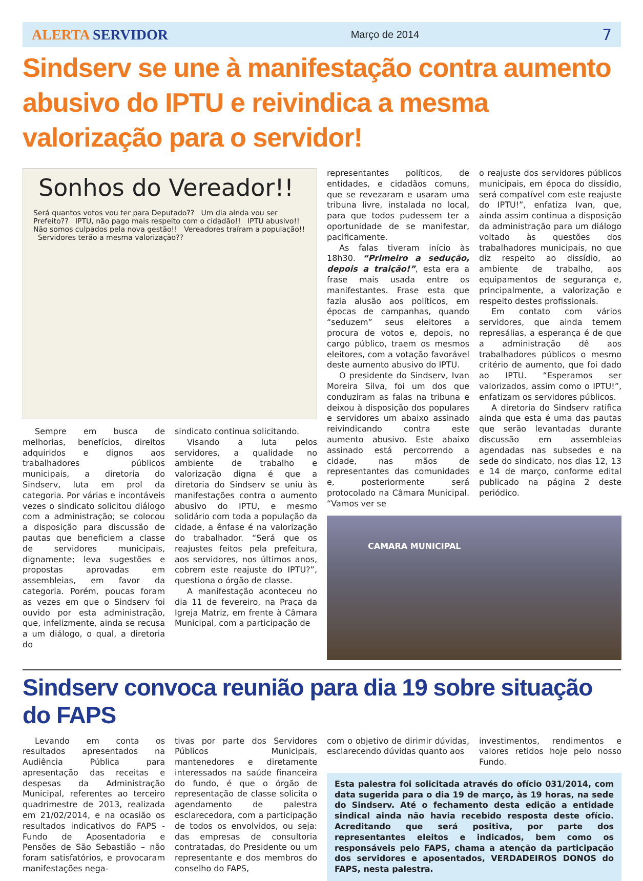ALERTA SERVIDOR Março de 2014 7
Sindserv se une à manifestação contra aumento abusivo do IPTU e reivindica a mesma valorização para o servidor!
Sonhos do Vereador!!
Será quantos votos vou ter para Deputado?? Um dia ainda vou ser Prefeito?? IPTU, não pago mais respeito com o cidadão!! IPTU abusivo!! Não somos culpados pela nova gestão!! Vereadores traíram a população!! Servidores terão a mesma valorização??
Sempre em busca de melhorias, benefícios, direitos adquiridos e dignos aos trabalhadores públicos municipais, a diretoria do Sindserv, luta em prol da categoria. Por várias e incontáveis vezes o sindicato solicitou diálogo com a administração; se colocou a disposição para discussão de pautas que beneficiem a classe de servidores municipais, dignamente; leva sugestões e propostas aprovadas em assembleias, em favor da categoria. Porém, poucas foram as vezes em que o Sindserv foi ouvido por esta administração, que, infelizmente, ainda se recusa a um diálogo, o qual, a diretoria do
sindicato continua solicitando.
Visando a luta pelos servidores, a qualidade no ambiente de trabalho e valorização digna é que a diretoria do Sindserv se uniu às manifestações contra o aumento abusivo do IPTU, e mesmo solidário com toda a população da cidade, a ênfase é na valorização do trabalhador. “Será que os reajustes feitos pela prefeitura, aos servidores, nos últimos anos, cobrem este reajuste do IPTU?”, questiona o órgão de classe.
A manifestação aconteceu no dia 11 de fevereiro, na Praça da Igreja Matriz, em frente à Câmara Municipal, com a participação de
representantes políticos, de entidades, e cidadãos comuns, que se revezaram e usaram uma tribuna livre, instalada no local, para que todos pudessem ter a oportunidade de se manifestar, pacificamente.
As falas tiveram início às 18h30. “Primeiro a sedução, depois a traição!”, esta era a frase mais usada entre os manifestantes. Frase esta que fazia alusão aos políticos, em épocas de campanhas, quando “seduzem” seus eleitores a procura de votos e, depois, no cargo público, traem os mesmos eleitores, com a votação favorável deste aumento abusivo do IPTU.
O presidente do Sindserv, Ivan Moreira Silva, foi um dos que conduziram as falas na tribuna e deixou à disposição dos populares e servidores um abaixo assinado reivindicando contra este aumento abusivo. Este abaixo assinado está percorrendo a cidade, nas mãos de representantes das comunidades e, posteriormente será protocolado na Câmara Municipal. “Vamos ver se
o reajuste dos servidores públicos municipais, em época do dissídio, será compatível com este reajuste do IPTU!”, enfatiza Ivan, que, ainda assim continua a disposição da administração para um diálogo voltado às questões dos trabalhadores municipais, no que diz respeito ao dissídio, ao ambiente de trabalho, aos equipamentos de segurança e, principalmente, a valorização e respeito destes profissionais.
Em contato com vários servidores, que ainda temem represálias, a esperança é de que a administração dê aos trabalhadores públicos o mesmo critério de aumento, que foi dado ao IPTU. “Esperamos ser valorizados, assim como o IPTU!”, enfatizam os servidores públicos.
A diretoria do Sindserv ratifica ainda que esta é uma das pautas que serão levantadas durante discussão em assembleias agendadas nas subsedes e na sede do sindicato, nos dias 12, 13 e 14 de março, conforme edital publicado na página 2 deste periódico.
CAMARA MUNICIPAL
Sindserv convoca reunião para dia 19 sobre situação do FAPS
Levando em conta os resultados apresentados na Audiência Pública para apresentação das receitas e despesas da Administração Municipal, referentes ao terceiro quadrimestre de 2013, realizada em 21/02/2014, e na ocasião os resultados indicativos do FAPS - Fundo de Aposentadoria e Pensões de São Sebastião – não foram satisfatórios, e provocaram manifestações nega-
tivas por parte dos Servidores Públicos Municipais, mantenedores e diretamente interessados na saúde financeira do fundo, é que o órgão de representação de classe solicita o agendamento de palestra esclarecedora, com a participação de todos os envolvidos, ou seja: das empresas de consultoria contratadas, do Presidente ou um representante e dos membros do conselho do FAPS,
com o objetivo de dirimir dúvidas, esclarecendo dúvidas quanto aos
investimentos, rendimentos e valores retidos hoje pelo nosso Fundo.
Esta palestra foi solicitada através do ofício 031/2014, com data sugerida para o dia 19 de março, às 19 horas, na sede do Sindserv. Até o fechamento desta edição a entidade sindical ainda não havia recebido resposta deste ofício. Acreditando que será positiva, por parte dos representantes eleitos e indicados, bem como os responsáveis pelo FAPS, chama a atenção da participação dos servidores e aposentados, VERDADEIROS DONOS do FAPS, nesta palestra.